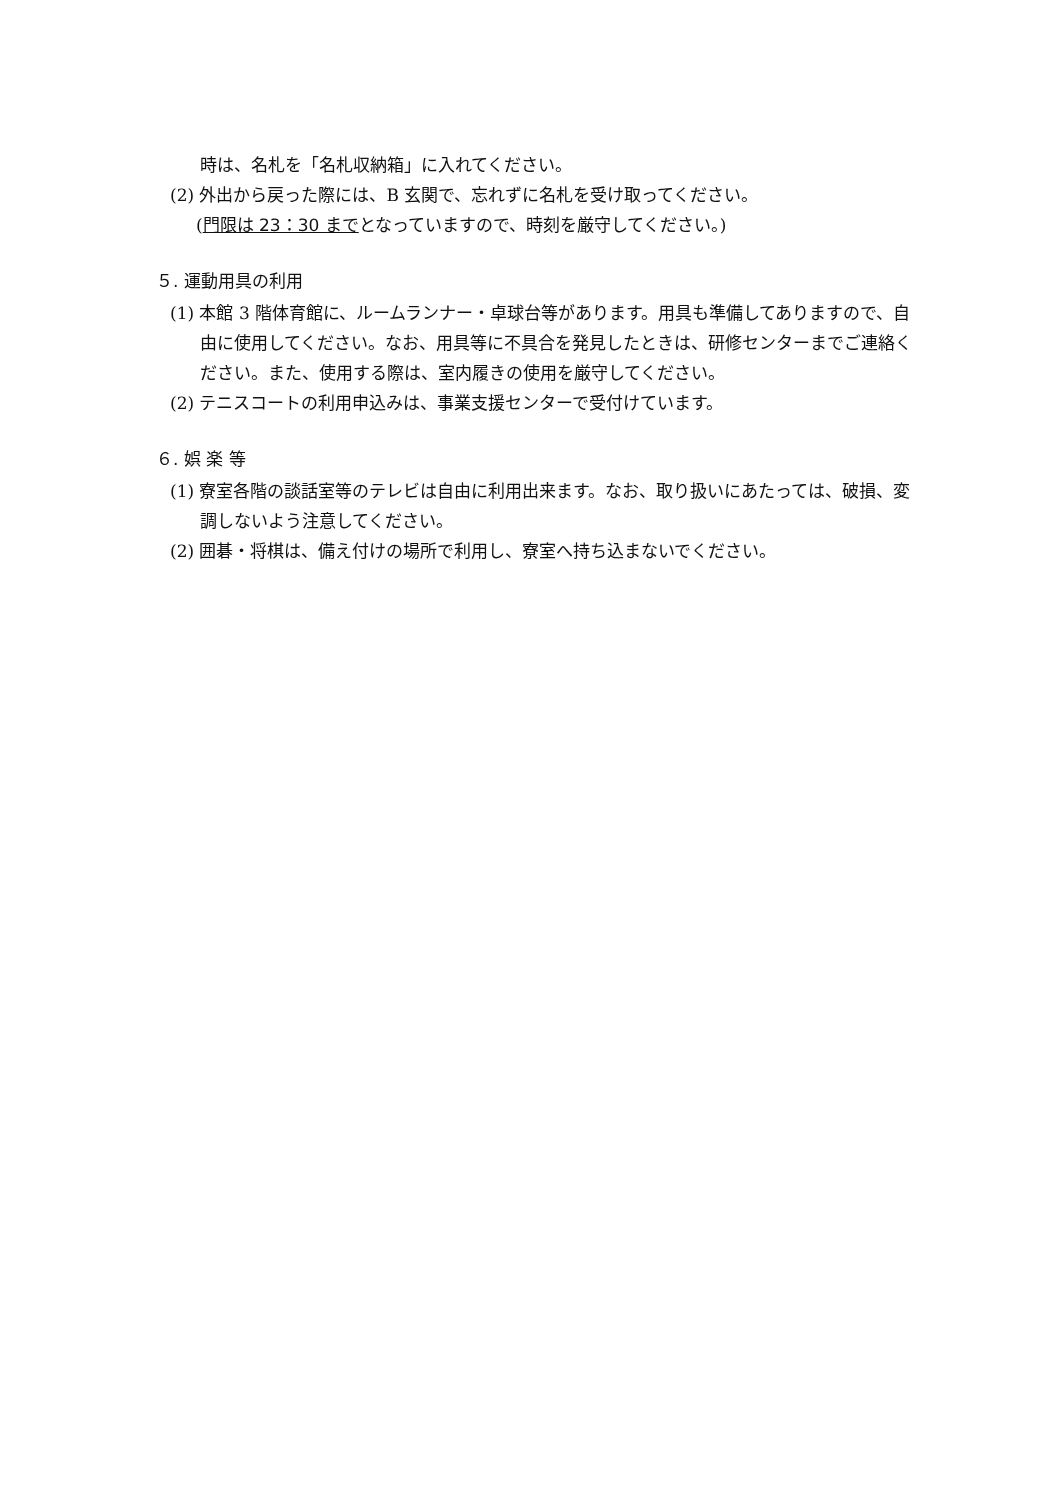時は、名札を「名札収納箱」に入れてください。
(2) 外出から戻った際には、B 玄関で、忘れずに名札を受け取ってください。
(門限は 23：30 までとなっていますので、時刻を厳守してください。)
５. 運動用具の利用
(1) 本館 3 階体育館に、ルームランナー・卓球台等があります。用具も準備してありますので、自由に使用してください。なお、用具等に不具合を発見したときは、研修センターまでご連絡ください。また、使用する際は、室内履きの使用を厳守してください。
(2) テニスコートの利用申込みは、事業支援センターで受付けています。
６. 娯 楽 等
(1) 寮室各階の談話室等のテレビは自由に利用出来ます。なお、取り扱いにあたっては、破損、変調しないよう注意してください。
(2) 囲碁・将棋は、備え付けの場所で利用し、寮室へ持ち込まないでください。